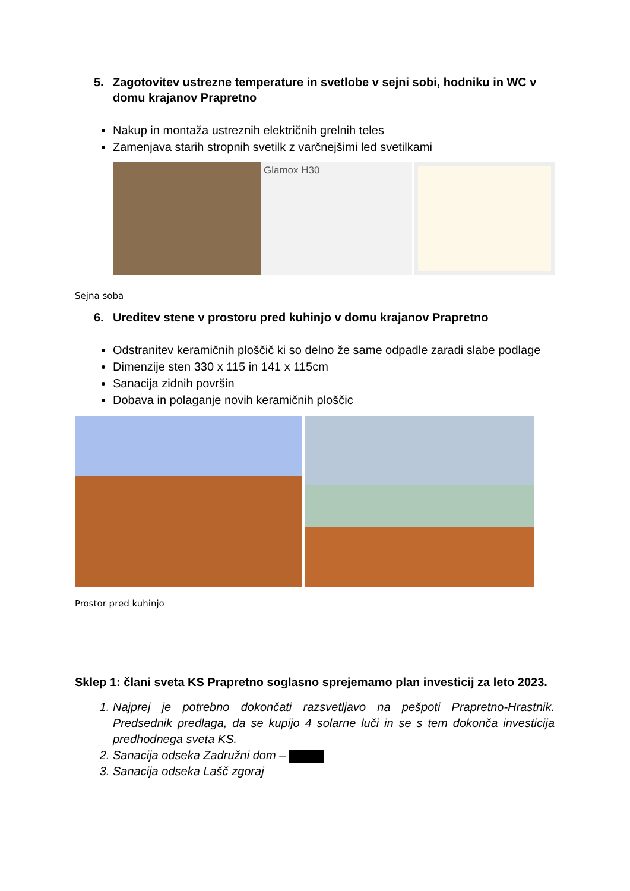5. Zagotovitev ustrezne temperature in svetlobe v sejni sobi, hodniku in WC v domu krajanov Prapretno
Nakup in montaža ustreznih električnih grelnih teles
Zamenjava starih stropnih svetilk z varčnejšimi led svetilkami
Glamox H30
Sejna soba
6. Ureditev stene v prostoru pred kuhinjo v domu krajanov Prapretno
Odstranitev keramičnih ploščič ki so delno že same odpadle zaradi slabe podlage
Dimenzije sten 330 x 115 in 141 x 115cm
Sanacija zidnih površin
Dobava in polaganje novih keramičnih ploščic
Prostor pred kuhinjo
Sklep 1: člani sveta KS Prapretno soglasno sprejemamo plan investicij za leto 2023.
1. Najprej je potrebno dokončati razsvetljavo na pešpoti Prapretno-Hrastnik. Predsednik predlaga, da se kupijo 4 solarne luči in se s tem dokonča investicija predhodnega sveta KS.
2. Sanacija odseka Zadružni dom –
3. Sanacija odseka Lašč zgoraj